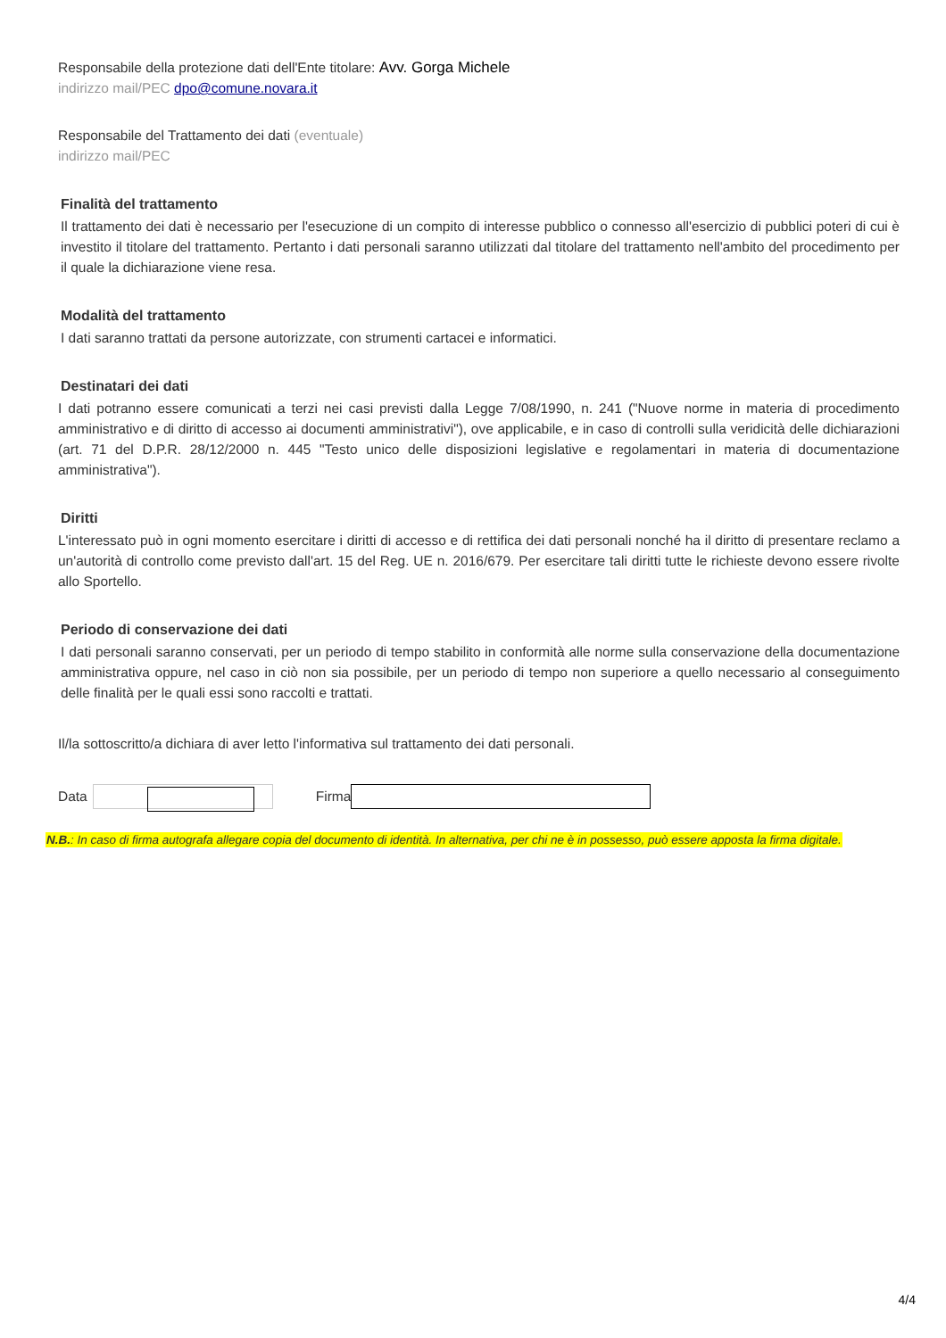Responsabile della protezione dati dell'Ente titolare: Avv. Gorga Michele
indirizzo mail/PEC dpo@comune.novara.it
Responsabile del Trattamento dei dati (eventuale)
indirizzo mail/PEC
Finalità del trattamento
Il trattamento dei dati è necessario per l'esecuzione di un compito di interesse pubblico o connesso all'esercizio di pubblici poteri di cui è investito il titolare del trattamento. Pertanto i dati personali saranno utilizzati dal titolare del trattamento nell'ambito del procedimento per il quale la dichiarazione viene resa.
Modalità del trattamento
I dati saranno trattati da persone autorizzate, con strumenti cartacei e informatici.
Destinatari dei dati
I dati potranno essere comunicati a terzi nei casi previsti dalla Legge 7/08/1990, n. 241 ("Nuove norme in materia di procedimento amministrativo e di diritto di accesso ai documenti amministrativi"), ove applicabile, e in caso di controlli sulla veridicità delle dichiarazioni (art. 71 del D.P.R. 28/12/2000 n. 445 "Testo unico delle disposizioni legislative e regolamentari in materia di documentazione amministrativa").
Diritti
L'interessato può in ogni momento esercitare i diritti di accesso e di rettifica dei dati personali nonché ha il diritto di presentare reclamo a un'autorità di controllo come previsto dall'art. 15 del Reg. UE n. 2016/679. Per esercitare tali diritti tutte le richieste devono essere rivolte allo Sportello.
Periodo di conservazione dei dati
I dati personali saranno conservati, per un periodo di tempo stabilito in conformità alle norme sulla conservazione della documentazione amministrativa oppure, nel caso in ciò non sia possibile, per un periodo di tempo non superiore a quello necessario al conseguimento delle finalità per le quali essi sono raccolti e trattati.
Il/la sottoscritto/a dichiara di aver letto l'informativa sul trattamento dei dati personali.
Data Firma
N.B.: In caso di firma autografa allegare copia del documento di identità. In alternativa, per chi ne è in possesso, può essere apposta la firma digitale.
4/4